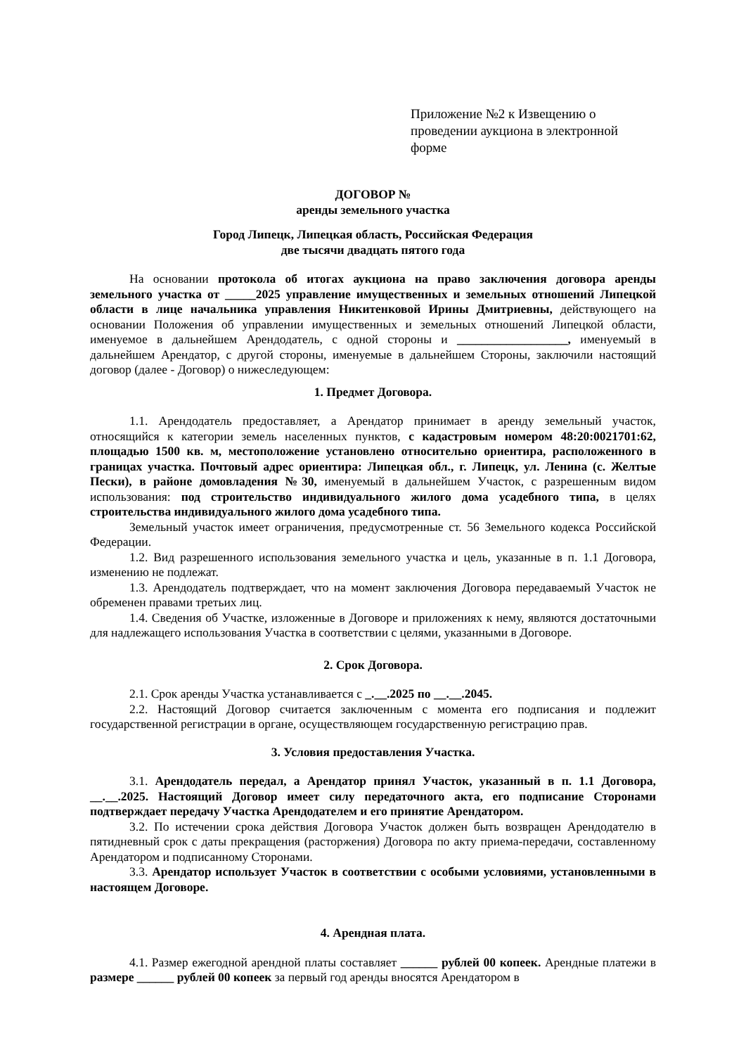Приложение №2 к Извещению о проведении аукциона в электронной форме
ДОГОВОР №
аренды земельного участка
Город Липецк, Липецкая область, Российская Федерация
две тысячи двадцать пятого года
На основании протокола об итогах аукциона на право заключения договора аренды земельного участка от _____2025 управление имущественных и земельных отношений Липецкой области в лице начальника управления Никитенковой Ирины Дмитриевны, действующего на основании Положения об управлении имущественных и земельных отношений Липецкой области, именуемое в дальнейшем Арендодатель, с одной стороны и __________________, именуемый в дальнейшем Арендатор, с другой стороны, именуемые в дальнейшем Стороны, заключили настоящий договор (далее - Договор) о нижеследующем:
1. Предмет Договора.
1.1. Арендодатель предоставляет, а Арендатор принимает в аренду земельный участок, относящийся к категории земель населенных пунктов, с кадастровым номером 48:20:0021701:62, площадью 1500 кв. м, местоположение установлено относительно ориентира, расположенного в границах участка. Почтовый адрес ориентира: Липецкая обл., г. Липецк, ул. Ленина (с. Желтые Пески), в районе домовладения №30, именуемый в дальнейшем Участок, с разрешенным видом использования: под строительство индивидуального жилого дома усадебного типа, в целях строительства индивидуального жилого дома усадебного типа.
Земельный участок имеет ограничения, предусмотренные ст. 56 Земельного кодекса Российской Федерации.
1.2. Вид разрешенного использования земельного участка и цель, указанные в п. 1.1 Договора, изменению не подлежат.
1.3. Арендодатель подтверждает, что на момент заключения Договора передаваемый Участок не обременен правами третьих лиц.
1.4. Сведения об Участке, изложенные в Договоре и приложениях к нему, являются достаточными для надлежащего использования Участка в соответствии с целями, указанными в Договоре.
2. Срок Договора.
2.1. Срок аренды Участка устанавливается с _.__.2025 по __.__.2045.
2.2. Настоящий Договор считается заключенным с момента его подписания и подлежит государственной регистрации в органе, осуществляющем государственную регистрацию прав.
3. Условия предоставления Участка.
3.1. Арендодатель передал, а Арендатор принял Участок, указанный в п. 1.1 Договора, __.__.2025. Настоящий Договор имеет силу передаточного акта, его подписание Сторонами подтверждает передачу Участка Арендодателем и его принятие Арендатором.
3.2. По истечении срока действия Договора Участок должен быть возвращен Арендодателю в пятидневный срок с даты прекращения (расторжения) Договора по акту приема-передачи, составленному Арендатором и подписанному Сторонами.
3.3. Арендатор использует Участок в соответствии с особыми условиями, установленными в настоящем Договоре.
4. Арендная плата.
4.1. Размер ежегодной арендной платы составляет ______ рублей 00 копеек. Арендные платежи в размере ______ рублей 00 копеек за первый год аренды вносятся Арендатором в